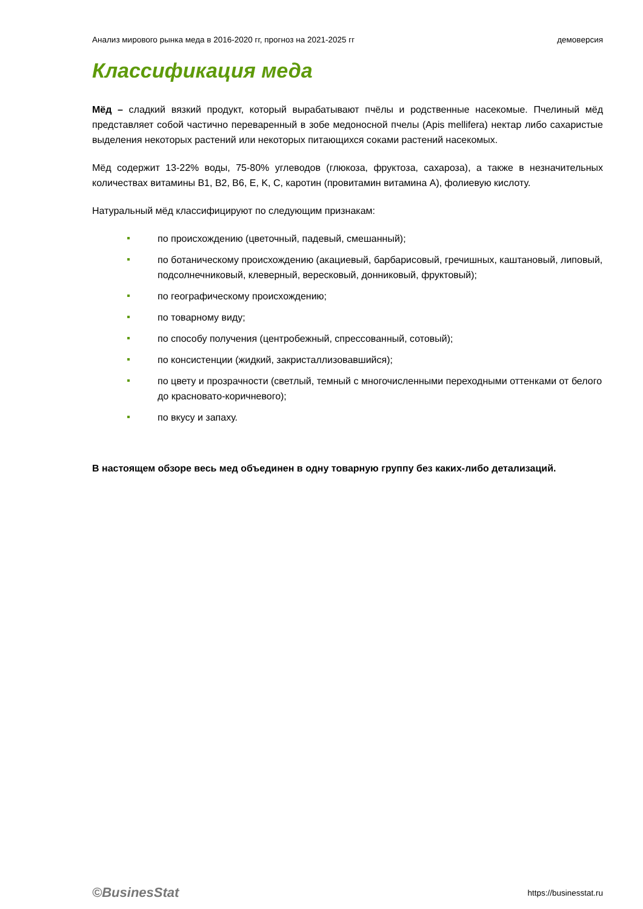Анализ мирового рынка меда в 2016-2020 гг, прогноз на 2021-2025 гг демоверсия
Классификация меда
Мёд – сладкий вязкий продукт, который вырабатывают пчёлы и родственные насекомые. Пчелиный мёд представляет собой частично переваренный в зобе медоносной пчелы (Apis mellifera) нектар либо сахаристые выделения некоторых растений или некоторых питающихся соками растений насекомых.
Мёд содержит 13-22% воды, 75-80% углеводов (глюкоза, фруктоза, сахароза), а также в незначительных количествах витамины B1, B2, B6, E, K, C, каротин (провитамин витамина A), фолиевую кислоту.
Натуральный мёд классифицируют по следующим признакам:
по происхождению (цветочный, падевый, смешанный);
по ботаническому происхождению (акациевый, барбарисовый, гречишных, каштановый, липовый, подсолнечниковый, клеверный, вересковый, донниковый, фруктовый);
по географическому происхождению;
по товарному виду;
по способу получения (центробежный, спрессованный, сотовый);
по консистенции (жидкий, закристаллизовавшийся);
по цвету и прозрачности (светлый, темный с многочисленными переходными оттенками от белого до красновато-коричневого);
по вкусу и запаху.
В настоящем обзоре весь мед объединен в одну товарную группу без каких-либо детализаций.
©BusinesStat https://businesstat.ru